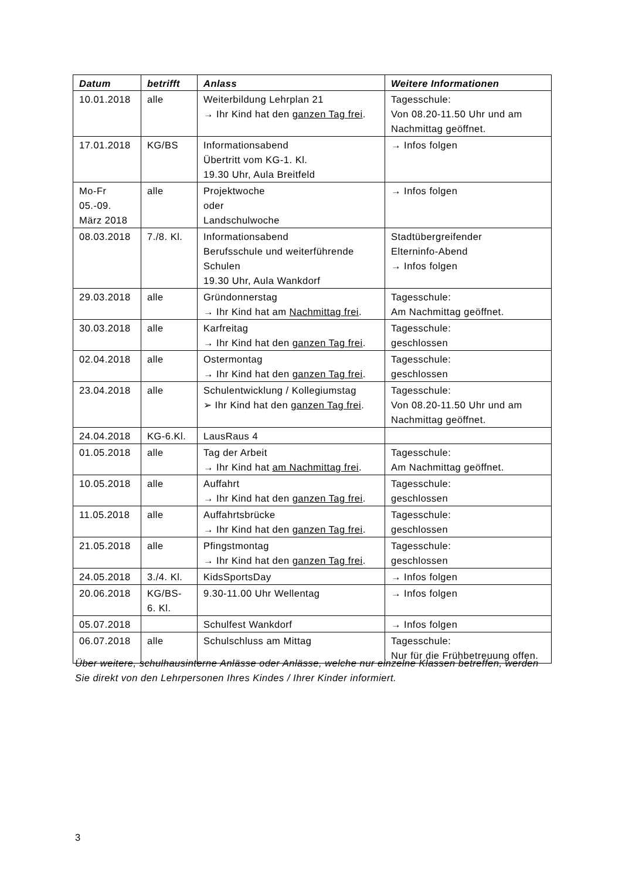| Datum | betrifft | Anlass | Weitere Informationen |
| --- | --- | --- | --- |
| 10.01.2018 | alle | Weiterbildung Lehrplan 21 → Ihr Kind hat den ganzen Tag frei . | Tagesschule: Von 08.20-11.50 Uhr und am Nachmittag geöffnet. |
| 17.01.2018 | KG/BS | Informationsabend Übertritt vom KG-1. Kl. 19.30 Uhr, Aula Breitfeld | → Infos folgen |
| Mo-Fr 05.-09. März 2018 | alle | Projektwoche oder Landschulwoche | → Infos folgen |
| 08.03.2018 | 7./8. Kl. | Informationsabend Berufsschule und weiterführende Schulen 19.30 Uhr, Aula Wankdorf | Stadtübergreifender Elterninfo-Abend → Infos folgen |
| 29.03.2018 | alle | Gründonnerstag → Ihr Kind hat am Nachmittag frei . | Tagesschule: Am Nachmittag geöffnet. |
| 30.03.2018 | alle | Karfreitag → Ihr Kind hat den ganzen Tag frei . | Tagesschule: geschlossen |
| 02.04.2018 | alle | Ostermontag → Ihr Kind hat den ganzen Tag frei . | Tagesschule: geschlossen |
| 23.04.2018 | alle | Schulentwicklung / Kollegiumstag ➢ Ihr Kind hat den ganzen Tag frei . | Tagesschule: Von 08.20-11.50 Uhr und am Nachmittag geöffnet. |
| 24.04.2018 | KG-6.Kl. | LausRaus 4 | |
| 01.05.2018 | alle | Tag der Arbeit → Ihr Kind hat am Nachmittag frei . | Tagesschule: Am Nachmittag geöffnet. |
| 10.05.2018 | alle | Auffahrt → Ihr Kind hat den ganzen Tag frei . | Tagesschule: geschlossen |
| 11.05.2018 | alle | Auffahrtsbrücke → Ihr Kind hat den ganzen Tag frei . | Tagesschule: geschlossen |
| 21.05.2018 | alle | Pfingstmontag → Ihr Kind hat den ganzen Tag frei . | Tagesschule: geschlossen |
| 24.05.2018 | 3./4. Kl. | KidsSportsDay | → Infos folgen |
| 20.06.2018 | KG/BS- 6. Kl. | 9.30-11.00 Uhr Wellentag | → Infos folgen |
| 05.07.2018 | | Schulfest Wankdorf | → Infos folgen |
| 06.07.2018 | alle | Schulschluss am Mittag | Tagesschule: Nur für die Frühbetreuung offen. |
Über weitere, schulhausinterne Anlässe oder Anlässe, welche nur einzelne Klassen betreffen, werden Sie direkt von den Lehrpersonen Ihres Kindes / Ihrer Kinder informiert.
3